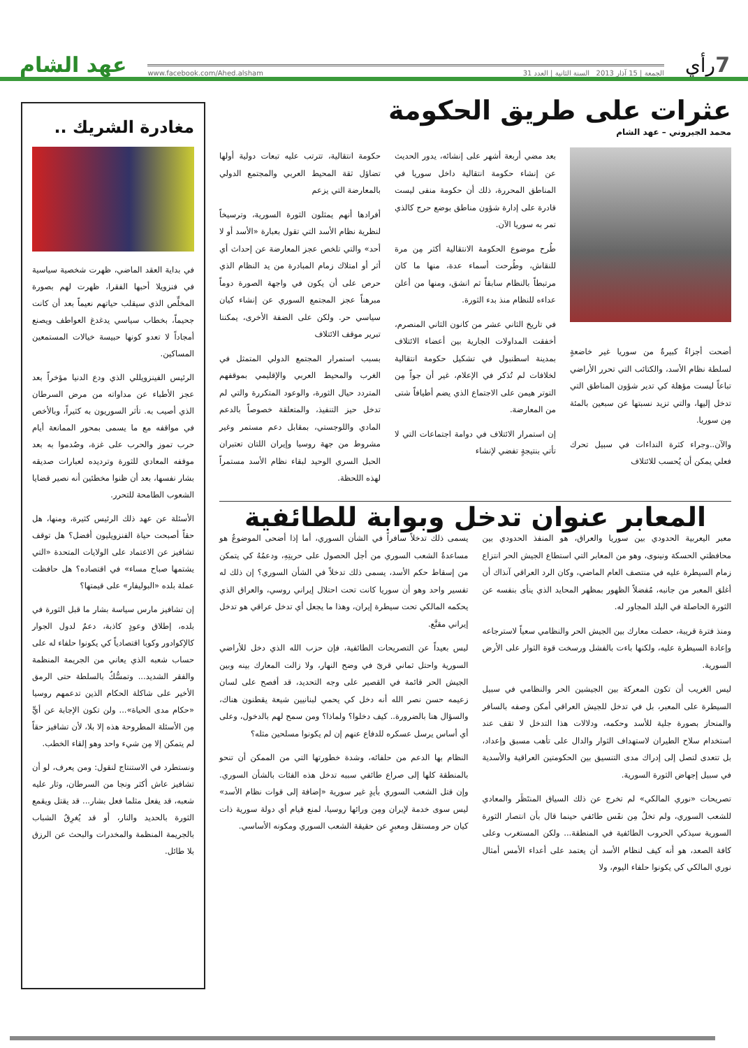7
رأي
الجمعة | 15 آذار 2013 السنة الثانية | العدد 31 www.facebook.com/Ahed.alsham
عهد الشام
عثرات على طريق الحكومة
محمد الجيروني – عهد الشام
أضحت أجزاءٌ كبيرةٌ من سوريا غير خاضعةٍ لسلطة نظام الأسد، والكتائب التي تحرر الأراضي تباعاً ليست مؤهلة كي تدير شؤون المناطق التي تدخل إليها، والتي تزيد نسبتها عن سبعين بالمئة مِن سوريا.
والآن..وجراء كثرة النداءات في سبيل تحرك فعلي يمكن أن يُحسب للائتلاف
بعد مضي أربعة أشهر على إنشائه، يدور الحديث عن إنشاء حكومة انتقالية داخل سوريا في المناطق المحررة، ذلك أن حكومة منفى ليست قادرة على إدارة شؤون مناطق بوضع حرج كالذي تمر به سوريا الآن.
طُرح موضوع الحكومة الانتقالية أكثر مِن مرة للنقاش، وطُرحت أسماء عدة، منها ما كان مرتبطاً بالنظام سابقاً ثم انشق، ومنها من أعلن عداءه للنظام منذ بدء الثورة.
في تاريخ الثاني عشر من كانون الثاني المنصرم، أخفقت المداولات الجارية بين أعضاء الائتلاف بمدينة اسطنبول في تشكيل حكومة انتقالية لخلافات لم تُذكر في الإعلام، غير أن جواً مِن التوتر هيمن على الاجتماع الذي يضم أطيافاً شتى من المعارضة.
إن استمرار الائتلاف في دوامة اجتماعات التي لا تأتي بنتيجةٍ تفضي لإنشاء
حكومة انتقالية، تترتب عليه تبعات دولية أولها تضاؤل ثقة المحيط العربي والمجتمع الدولي بالمعارضة التي يزعم
أفرادها أنهم يمثلون الثورة السورية، وترسيخاً لنظرية نظام الأسد التي تقول بعبارة «الأسد أو لا أحد» والتي تلخص عجز المعارضة عن إحداث أي أثر أو امتلاك زمام المبادرة من يد النظام الذي حرص على أن يكون في واجهة الصورة دوماً مبرهناً عجز المجتمع السوري عن إنشاء كيان سياسي حر. ولكن على الضفة الأخرى، يمكننا تبرير موقف الائتلاف
بسبب استمرار المجتمع الدولي المتمثل في الغرب والمحيط العربي والإقليمي بموقفهم المتردد حيال الثورة، والوعود المتكررة والتي لم تدخل حيز التنفيذ، والمتعلقة خصوصاً بالدعم المادي واللوجستي، بمقابل دعم مستمر وغير مشروط من جهة روسيا وإيران اللتان تعتبران الحبل السري الوحيد لبقاء نظام الأسد مستمراً لهذه اللحظة.
المعابر عنوان تدخل وبوابة للطائفية
معبر اليعربية الحدودي بين سوريا والعراق، هو المنفذ الحدودي بين محافظتي الحسكة ونينوى، وهو من المعابر التي استطاع الجيش الحر انتزاع زمام السيطرة عليه في منتصف العام الماضي، وكان الرد العراقي آنذاك أن أغلق المعبر من جانبه، مُفضلاً الظهور بمظهر المحايد الذي ينأى بنفسه عن الثورة الحاصلة في البلد المجاور له.
ومنذ فترة قريبة، حصلت معارك بين الجيش الحر والنظامي سعياً لاسترجاعه وإعادة السيطرة عليه، ولكنها باءت بالفشل ورسخت قوة الثوار على الأرض السورية.
ليس الغريب أن تكون المعركة بين الجيشين الحر والنظامي في سبيل السيطرة على المعبر، بل في تدخل للجيش العراقي أمكن وصفه بالسافر والمنحاز بصورة جلية للأسد وحكمه، ودلالات هذا التدخل لا تقف عند استخدام سلاح الطيران لاستهداف الثوار والدال على تأهب مسبق وإعداد، بل تتعدى لتصل إلى إدراك مدى التنسيق بين الحكومتين العراقية والأسدية في سبيل إجهاض الثورة السورية.
تصريحات «نوري المالكي» لم تخرج عن ذلك السياق المنتَظَر والمعادي للشعب السوري، ولم تخلُ مِن نفَس طائفي حينما قال بأن انتصار الثورة السورية سيذكي الحروب الطائفية في المنطقة... ولكن المستغرب وعلى كافة الصعد، هو أنه كيف لنظام الأسد أن يعتمد على أعداء الأمس أمثال نوري المالكي كي يكونوا حلفاء اليوم، ولا
يسمى ذلك تدخلاً سافراً في الشأن السوري، أما إذا أضحى الموضوعُ هو مساعدةُ الشعب السوري من أجل الحصول على حريتِهِ، ودعمُهُ كي يتمكن من إسقاط حكم الأسد، يسمى ذلك تدخلاً في الشأن السوري؟ إن ذلك له تفسير واحد وهو أن سوريا كانت تحت احتلال إيراني روسي، والعراق الذي يحكمه المالكي تحت سيطرة إيران، وهذا ما يجعل أي تدخل عراقي هو تدخل إيراني مقنَّع.
ليس بعيداً عن التصريحات الطائفية، فإن حزب الله الذي دخل للأراضي السورية واحتل ثماني قرىً في وضح النهار، ولا زالت المعارك بينه وبين الجيش الحر قائمة في القصير على وجه التحديد، قد أفصح على لسان زعيمه حسن نصر الله أنه دخل كي يحمي لبنانيين شيعة يقطنون هناك، والسؤال هنا بالضرورة.. كيف دخلوا؟ ولماذا؟ ومن سمح لهم بالدخول، وعلى أي أساس يرسل عسكره للدفاع عنهم إن لم يكونوا مسلحين مثله؟
النظام بها الدعم من حلفائه، وشدة خطورتها التي من الممكن أن تنحو بالمنطقة كلها إلى صراع طائفي سببه تدخل هذه الفئات بالشأن السوري. وإن قتل الشعب السوري بأيدٍ غير سورية «إضافة إلى قوات نظام الأسد» ليس سوى خدمة لإيران ومِن ورائها روسيا، لمنع قيام أي دولة سورية ذات كيان حر ومستقل ومعبرٍ عن حقيقة الشعب السوري ومكونه الأساسي.
مغادرة الشريك ..
في بداية العقد الماضي، ظهرت شخصية سياسية في فنزويلا أحبها الفقرا، ظهرت لهم بصورة المخلِّص الذي سيقلب حياتهم نعيماً بعد أن كانت جحيماً، بخطاب سياسي يدغدغ العواطف ويصنع أمجاداً لا تعدو كونها حبيسة خيالات المستمعين المساكين.
الرئيس الفينزويللي الذي ودع الدنيا مؤخراً بعد عجز الأطباء عن مداواته من مرض السرطان الذي أصيب به. تأثر السوريون به كثيراً، وبالأخص في مواقفه مع ما يسمى بمحور الممانعة أيام حرب تموز والحرب على غزة، وصُدموا به بعد موقفه المعادي للثورة وترديده لعبارات صديقه بشار نفسها، بعد أن ظنوا مخطئين أنه نصير قضايا الشعوب الطامحة للتحرر.
الأسئلة عن عهد ذلك الرئيس كثيرة، ومنها، هل حقاً أصبحت حياة الفنزويليون أفضل؟ هل توقف تشافيز عن الاعتماد على الولايات المتحدة «التي يشتمها صباح مساء» في اقتصاده؟ هل حافظت عملة بلده «البوليفار» على قيمتها؟
إن تشافيز مارس سياسة بشار ما قبل الثورة في بلده، إطلاق وعودٍ كاذبة، دعمٌ لدول الجوار كالإكوادور وكوبا اقتصادياً كي يكونوا حلفاء له على حساب شعبه الذي يعاني من الجريمة المنظمة والفقر الشديد... وتمسُّكٌ بالسلطة حتى الرمق الأخير على شاكلة الحكام الذين تدعمهم روسيا «حكام مدى الحياة»... ولن تكون الإجابة عن أيٍّ مِن الأسئلة المطروحة هذه إلا بلا، لأن تشافيز حقاً لم يتمكن إلا مِن شيء واحد وهو إلقاء الخطب.
ونستطرد في الاستنتاج لنقول: ومن يعرف، لو أن تشافيز عاش أكثر ونجا من السرطان، وثار عليه شعبه، قد يفعل مثلما فعل بشار... قد يقتل ويقمع الثورة بالحديد والنار، أو قد يُغرِقُ الشباب بالجريمة المنظمة والمخدرات والبحث عن الرزق بلا طائل.